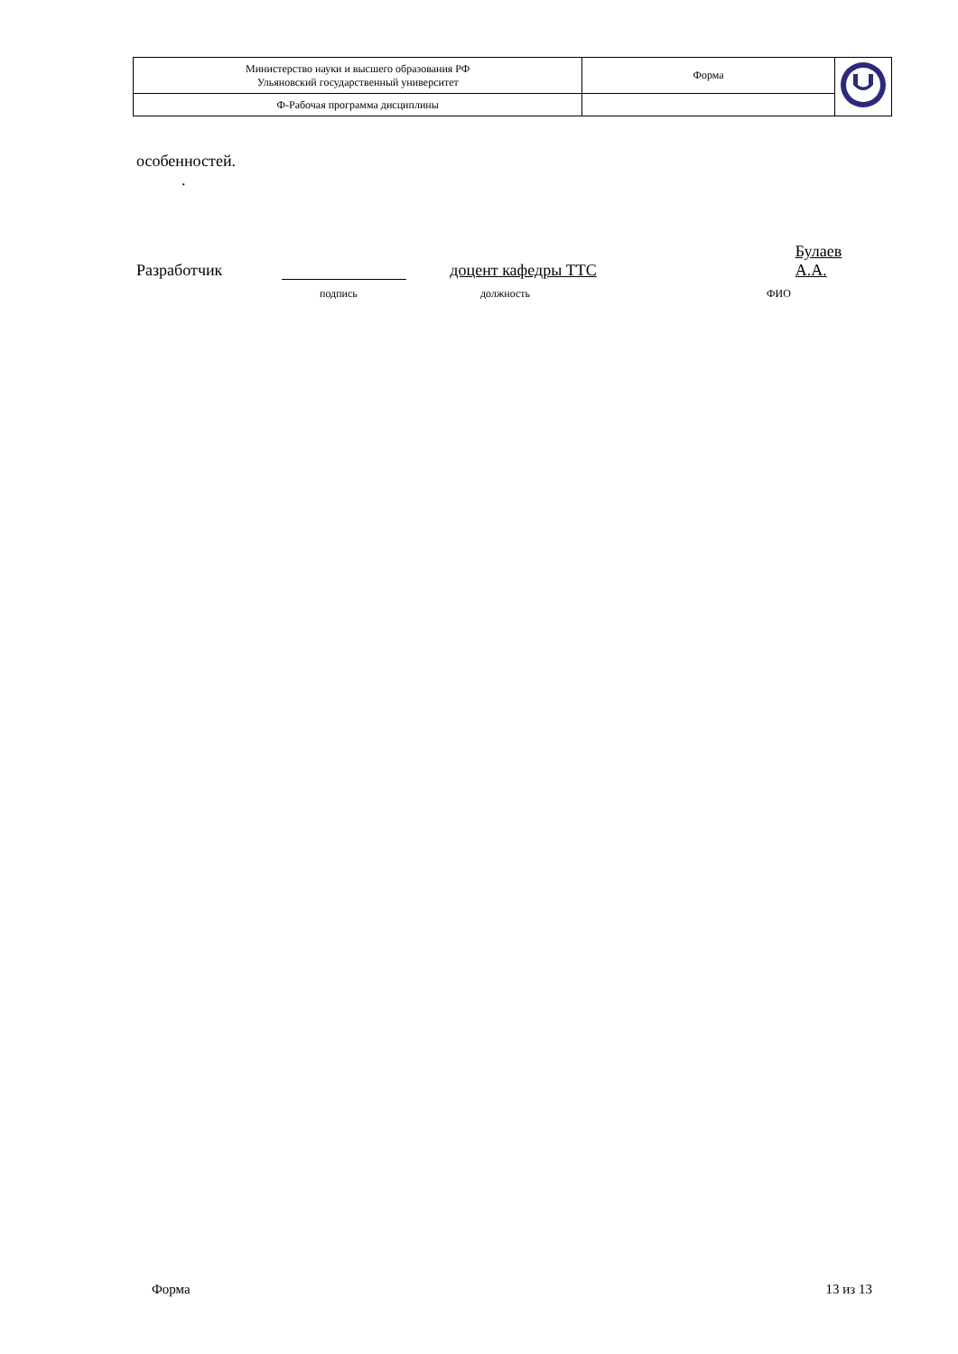| Министерство науки и высшего образования РФ Ульяновский государственный университет | Форма | |
| Ф-Рабочая программа дисциплины | | |
особенностей.
.
Разработчик доцент кафедры ТТС Булаев А.А.
подпись должность ФИО
Форма 13 из 13